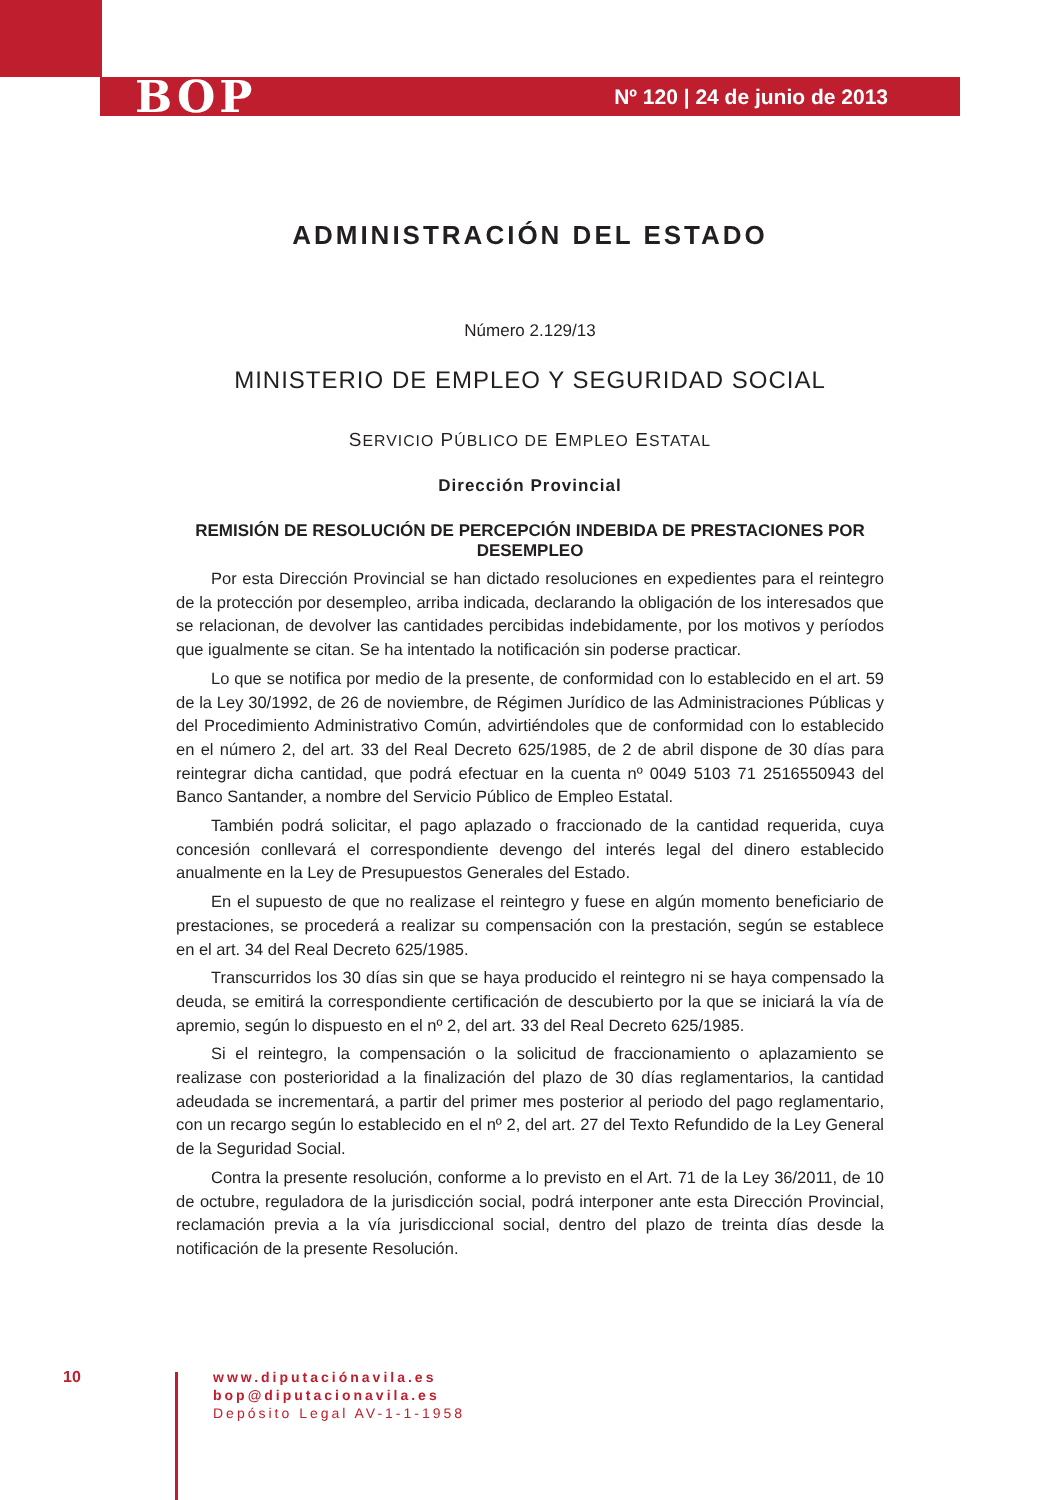BOP Nº 120 | 24 de junio de 2013
ADMINISTRACIÓN DEL ESTADO
Número 2.129/13
MINISTERIO DE EMPLEO Y SEGURIDAD SOCIAL
SERVICIO PÚBLICO DE EMPLEO ESTATAL
Dirección Provincial
REMISIÓN DE RESOLUCIÓN DE PERCEPCIÓN INDEBIDA DE PRESTACIONES POR DESEMPLEO
Por esta Dirección Provincial se han dictado resoluciones en expedientes para el reintegro de la protección por desempleo, arriba indicada, declarando la obligación de los interesados que se relacionan, de devolver las cantidades percibidas indebidamente, por los motivos y períodos que igualmente se citan. Se ha intentado la notificación sin poderse practicar.
Lo que se notifica por medio de la presente, de conformidad con lo establecido en el art. 59 de la Ley 30/1992, de 26 de noviembre, de Régimen Jurídico de las Administraciones Públicas y del Procedimiento Administrativo Común, advirtiéndoles que de conformidad con lo establecido en el número 2, del art. 33 del Real Decreto 625/1985, de 2 de abril dispone de 30 días para reintegrar dicha cantidad, que podrá efectuar en la cuenta nº 0049 5103 71 2516550943 del Banco Santander, a nombre del Servicio Público de Empleo Estatal.
También podrá solicitar, el pago aplazado o fraccionado de la cantidad requerida, cuya concesión conllevará el correspondiente devengo del interés legal del dinero establecido anualmente en la Ley de Presupuestos Generales del Estado.
En el supuesto de que no realizase el reintegro y fuese en algún momento beneficiario de prestaciones, se procederá a realizar su compensación con la prestación, según se establece en el art. 34 del Real Decreto 625/1985.
Transcurridos los 30 días sin que se haya producido el reintegro ni se haya compensado la deuda, se emitirá la correspondiente certificación de descubierto por la que se iniciará la vía de apremio, según lo dispuesto en el nº 2, del art. 33 del Real Decreto 625/1985.
Si el reintegro, la compensación o la solicitud de fraccionamiento o aplazamiento se realizase con posterioridad a la finalización del plazo de 30 días reglamentarios, la cantidad adeudada se incrementará, a partir del primer mes posterior al periodo del pago reglamentario, con un recargo según lo establecido en el nº 2, del art. 27 del Texto Refundido de la Ley General de la Seguridad Social.
Contra la presente resolución, conforme a lo previsto en el Art. 71 de la Ley 36/2011, de 10 de octubre, reguladora de la jurisdicción social, podrá interponer ante esta Dirección Provincial, reclamación previa a la vía jurisdiccional social, dentro del plazo de treinta días desde la notificación de la presente Resolución.
10
www.diputaciónavila.es
bop@diputacionavila.es
Depósito Legal AV-1-1-1958